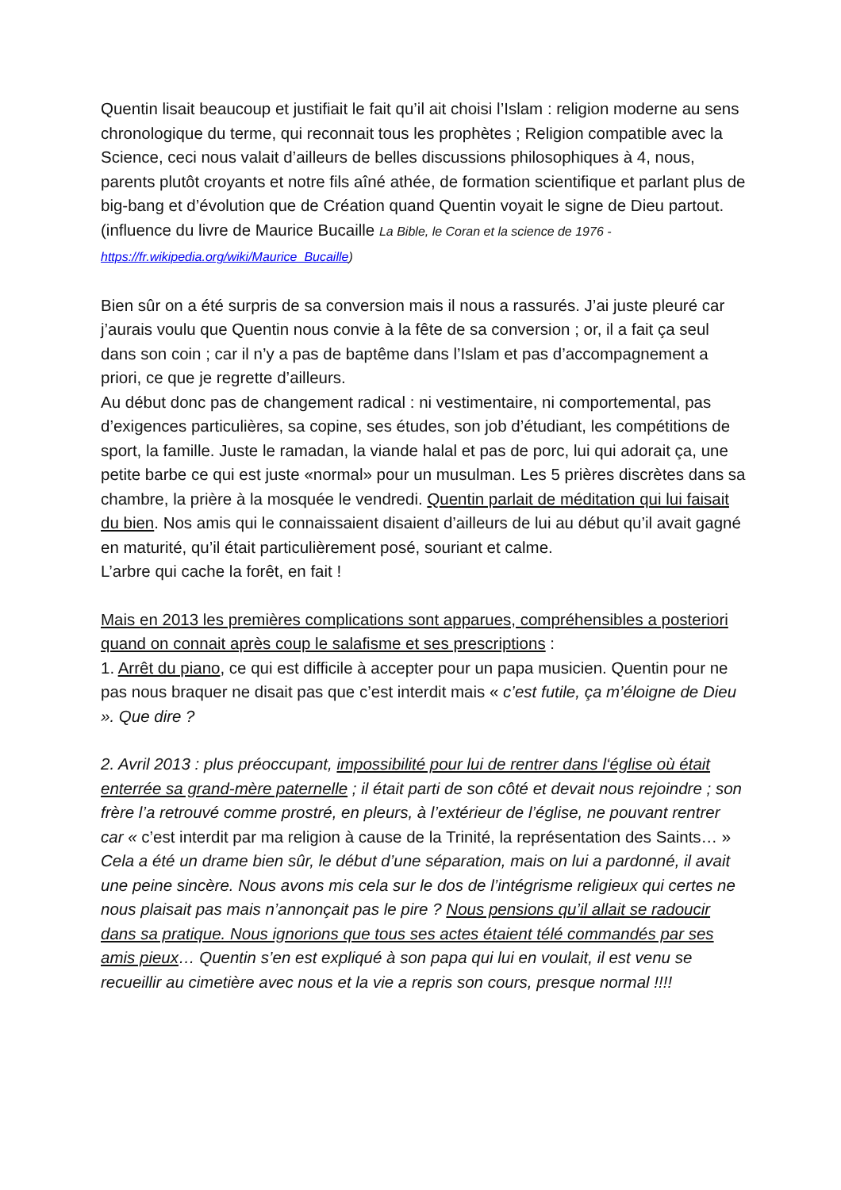Quentin lisait beaucoup et justifiait le fait qu’il ait choisi l’Islam : religion moderne au sens chronologique du terme, qui reconnait tous les prophètes ; Religion compatible avec la Science, ceci nous valait d’ailleurs de belles discussions philosophiques à 4, nous, parents plutôt croyants et notre fils aîné athée, de formation scientifique et parlant plus de big-bang et d’évolution que de Création quand Quentin voyait le signe de Dieu partout.
(influence du livre de Maurice Bucaille La Bible, le Coran et la science de 1976 - https://fr.wikipedia.org/wiki/Maurice_Bucaille)
Bien sûr on a été surpris de sa conversion mais il nous a rassurés. J’ai juste pleuré car j’aurais voulu que Quentin nous convie à la fête de sa conversion ; or, il a fait ça seul dans son coin ; car il n’y a pas de baptême dans l’Islam et pas d’accompagnement a priori, ce que je regrette d’ailleurs.
Au début donc pas de changement radical : ni vestimentaire, ni comportemental, pas d’exigences particulières, sa copine, ses études, son job d’étudiant, les compétitions de sport, la famille. Juste le ramadan, la viande halal et pas de porc, lui qui adorait ça, une petite barbe ce qui est juste «normal» pour un musulman. Les 5 prières discrètes dans sa chambre, la prière à la mosquée le vendredi. Quentin parlait de méditation qui lui faisait du bien. Nos amis qui le connaissaient disaient d’ailleurs de lui au début qu’il avait gagné en maturité, qu’il était particulièrement posé, souriant et calme.
L’arbre qui cache la forêt, en fait !
Mais en 2013 les premières complications sont apparues, compréhensibles a posteriori quand on connait après coup le salafisme et ses prescriptions :
1. Arrêt du piano, ce qui est difficile à accepter pour un papa musicien. Quentin pour ne pas nous braquer ne disait pas que c’est interdit mais « c’est futile, ça m’éloigne de Dieu ». Que dire ?
2. Avril 2013 : plus préoccupant, impossibilité pour lui de rentrer dans l‘église où était enterrée sa grand-mère paternelle ; il était parti de son côté et devait nous rejoindre ; son frère l’a retrouvé comme prostré, en pleurs, à l’extérieur de l’église, ne pouvant rentrer car « c’est interdit par ma religion à cause de la Trinité, la représentation des Saints… »
Cela a été un drame bien sûr, le début d’une séparation, mais on lui a pardonné, il avait une peine sincère. Nous avons mis cela sur le dos de l’intégrisme religieux qui certes ne nous plaisait pas mais n’annonçait pas le pire ? Nous pensions qu’il allait se radoucir dans sa pratique. Nous ignorions que tous ses actes étaient télé commandés par ses amis pieux… Quentin s’en est expliqué à son papa qui lui en voulait, il est venu se recueillir au cimetière avec nous et la vie a repris son cours, presque normal !!!!